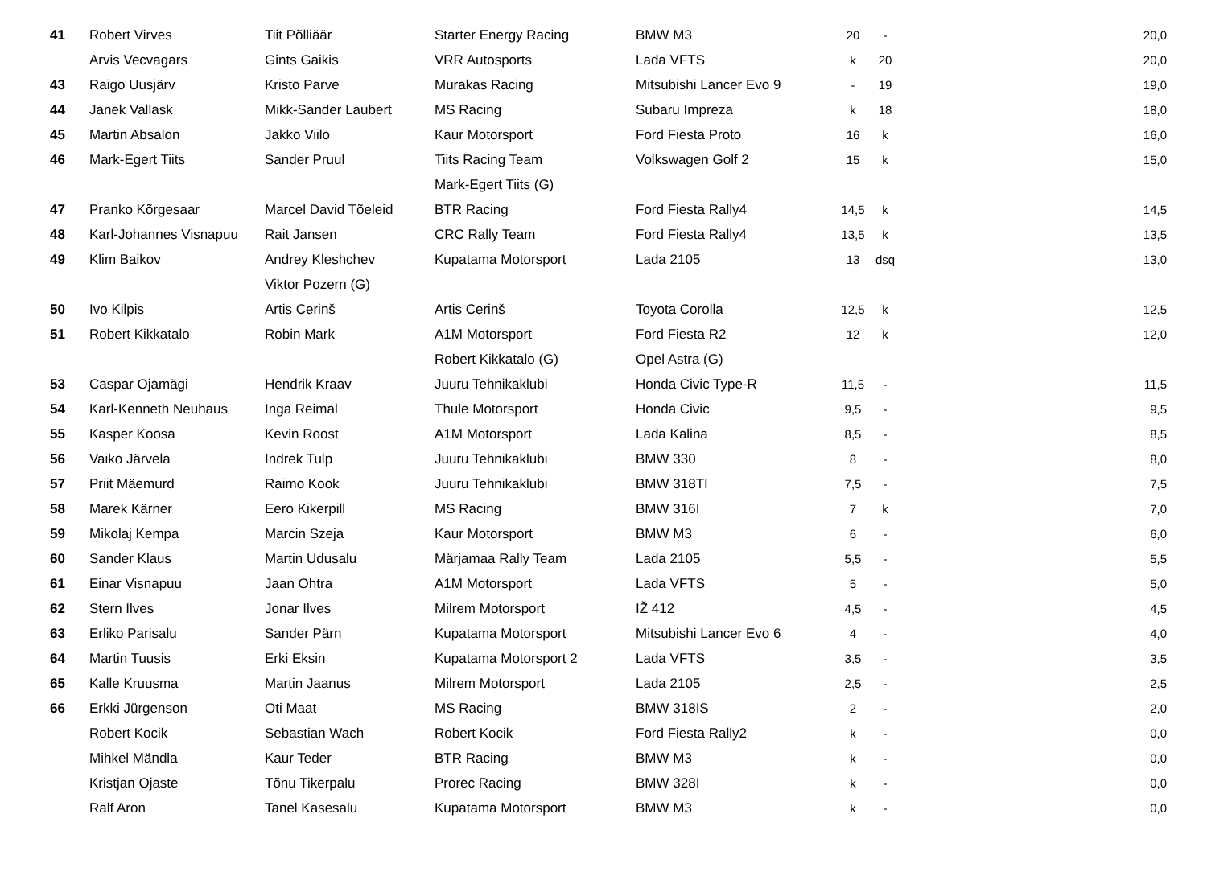| 41 | Robert Virves | Tiit Põlliäär | Starter Energy Racing | BMW M3 | 20 | - | 20,0 |
| | Arvis Vecvagars | Gints Gaikis | VRR Autosports | Lada VFTS | k | 20 | 20,0 |
| 43 | Raigo Uusjärv | Kristo Parve | Murakas Racing | Mitsubishi Lancer Evo 9 | - | 19 | 19,0 |
| 44 | Janek Vallask | Mikk-Sander Laubert | MS Racing | Subaru Impreza | k | 18 | 18,0 |
| 45 | Martin Absalon | Jakko Viilo | Kaur Motorsport | Ford Fiesta Proto | 16 | k | 16,0 |
| 46 | Mark-Egert Tiits | Sander Pruul | Tiits Racing Team | Volkswagen Golf 2 | 15 | k | 15,0 |
| | | | Mark-Egert Tiits (G) | | | | |
| 47 | Pranko Kõrgesaar | Marcel David Tõeleid | BTR Racing | Ford Fiesta Rally4 | 14,5 | k | 14,5 |
| 48 | Karl-Johannes Visnapuu | Rait Jansen | CRC Rally Team | Ford Fiesta Rally4 | 13,5 | k | 13,5 |
| 49 | Klim Baikov | Andrey Kleshchev | Kupatama Motorsport | Lada 2105 | 13 | dsq | 13,0 |
| | | Viktor Pozern (G) | | | | | |
| 50 | Ivo Kilpis | Artis Cerinš | Artis Cerinš | Toyota Corolla | 12,5 | k | 12,5 |
| 51 | Robert Kikkatalo | Robin Mark | A1M Motorsport | Ford Fiesta R2 | 12 | k | 12,0 |
| | | | Robert Kikkatalo (G) | Opel Astra (G) | | | |
| 53 | Caspar Ojamägi | Hendrik Kraav | Juuru Tehnikaklubi | Honda Civic Type-R | 11,5 | - | 11,5 |
| 54 | Karl-Kenneth Neuhaus | Inga Reimal | Thule Motorsport | Honda Civic | 9,5 | - | 9,5 |
| 55 | Kasper Koosa | Kevin Roost | A1M Motorsport | Lada Kalina | 8,5 | - | 8,5 |
| 56 | Vaiko Järvela | Indrek Tulp | Juuru Tehnikaklubi | BMW 330 | 8 | - | 8,0 |
| 57 | Priit Mäemurd | Raimo Kook | Juuru Tehnikaklubi | BMW 318TI | 7,5 | - | 7,5 |
| 58 | Marek Kärner | Eero Kikerpill | MS Racing | BMW 316I | 7 | k | 7,0 |
| 59 | Mikolaj Kempa | Marcin Szeja | Kaur Motorsport | BMW M3 | 6 | - | 6,0 |
| 60 | Sander Klaus | Martin Udusalu | Märjamaa Rally Team | Lada 2105 | 5,5 | - | 5,5 |
| 61 | Einar Visnapuu | Jaan Ohtra | A1M Motorsport | Lada VFTS | 5 | - | 5,0 |
| 62 | Stern Ilves | Jonar Ilves | Milrem Motorsport | IŽ 412 | 4,5 | - | 4,5 |
| 63 | Erliko Parisalu | Sander Pärn | Kupatama Motorsport | Mitsubishi Lancer Evo 6 | 4 | - | 4,0 |
| 64 | Martin Tuusis | Erki Eksin | Kupatama Motorsport 2 | Lada VFTS | 3,5 | - | 3,5 |
| 65 | Kalle Kruusma | Martin Jaanus | Milrem Motorsport | Lada 2105 | 2,5 | - | 2,5 |
| 66 | Erkki Jürgenson | Oti Maat | MS Racing | BMW 318IS | 2 | - | 2,0 |
| | Robert Kocik | Sebastian Wach | Robert Kocik | Ford Fiesta Rally2 | k | - | 0,0 |
| | Mihkel Mändla | Kaur Teder | BTR Racing | BMW M3 | k | - | 0,0 |
| | Kristjan Ojaste | Tõnu Tikerpalu | Prorec Racing | BMW 328I | k | - | 0,0 |
| | Ralf Aron | Tanel Kasesalu | Kupatama Motorsport | BMW M3 | k | - | 0,0 |